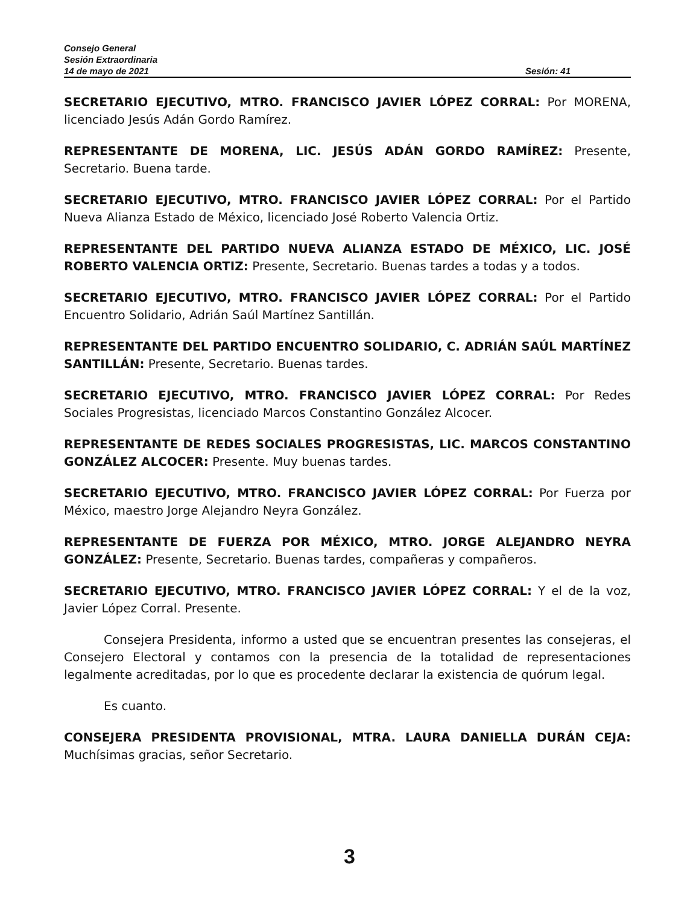Consejo General
Sesión Extraordinaria
14 de mayo de 2021 Sesión: 41
SECRETARIO EJECUTIVO, MTRO. FRANCISCO JAVIER LÓPEZ CORRAL: Por MORENA, licenciado Jesús Adán Gordo Ramírez.
REPRESENTANTE DE MORENA, LIC. JESÚS ADÁN GORDO RAMÍREZ: Presente, Secretario. Buena tarde.
SECRETARIO EJECUTIVO, MTRO. FRANCISCO JAVIER LÓPEZ CORRAL: Por el Partido Nueva Alianza Estado de México, licenciado José Roberto Valencia Ortiz.
REPRESENTANTE DEL PARTIDO NUEVA ALIANZA ESTADO DE MÉXICO, LIC. JOSÉ ROBERTO VALENCIA ORTIZ: Presente, Secretario. Buenas tardes a todas y a todos.
SECRETARIO EJECUTIVO, MTRO. FRANCISCO JAVIER LÓPEZ CORRAL: Por el Partido Encuentro Solidario, Adrián Saúl Martínez Santillán.
REPRESENTANTE DEL PARTIDO ENCUENTRO SOLIDARIO, C. ADRIÁN SAÚL MARTÍNEZ SANTILLÁN: Presente, Secretario. Buenas tardes.
SECRETARIO EJECUTIVO, MTRO. FRANCISCO JAVIER LÓPEZ CORRAL: Por Redes Sociales Progresistas, licenciado Marcos Constantino González Alcocer.
REPRESENTANTE DE REDES SOCIALES PROGRESISTAS, LIC. MARCOS CONSTANTINO GONZÁLEZ ALCOCER: Presente. Muy buenas tardes.
SECRETARIO EJECUTIVO, MTRO. FRANCISCO JAVIER LÓPEZ CORRAL: Por Fuerza por México, maestro Jorge Alejandro Neyra González.
REPRESENTANTE DE FUERZA POR MÉXICO, MTRO. JORGE ALEJANDRO NEYRA GONZÁLEZ: Presente, Secretario. Buenas tardes, compañeras y compañeros.
SECRETARIO EJECUTIVO, MTRO. FRANCISCO JAVIER LÓPEZ CORRAL: Y el de la voz, Javier López Corral. Presente.
Consejera Presidenta, informo a usted que se encuentran presentes las consejeras, el Consejero Electoral y contamos con la presencia de la totalidad de representaciones legalmente acreditadas, por lo que es procedente declarar la existencia de quórum legal.
Es cuanto.
CONSEJERA PRESIDENTA PROVISIONAL, MTRA. LAURA DANIELLA DURÁN CEJA: Muchísimas gracias, señor Secretario.
3